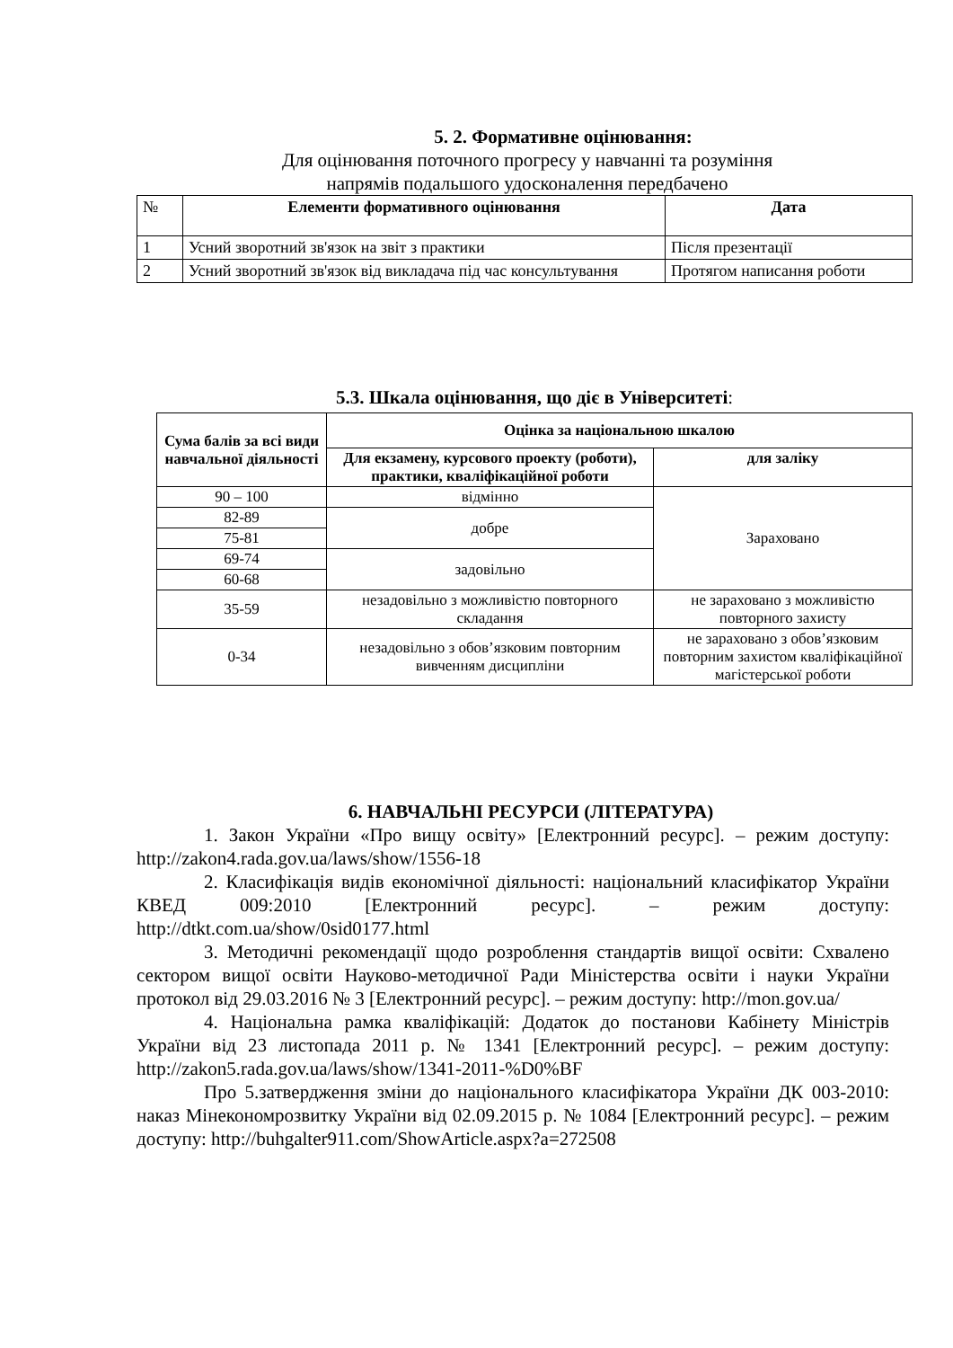5. 2. Формативне оцінювання:
Для оцінювання поточного прогресу у навчанні та розуміння
напрямів подальшого удосконалення передбачено
| № | Елементи формативного оцінювання | Дата |
| --- | --- | --- |
| 1 | Усний зворотний зв'язок на звіт з практики | Після презентації |
| 2 | Усний зворотний зв'язок від викладача під час консультування | Протягом написання роботи |
5.3. Шкала оцінювання, що діє в Університеті:
| Сума балів за всі види навчальної діяльності | Оцінка за національною шкалою | |
| --- | --- | --- |
| | Для екзамену, курсового проекту (роботи), практики, кваліфікаційної роботи | для заліку |
| 90 – 100 | відмінно | Зараховано |
| 82-89 | добре | |
| 75-81 | | |
| 69-74 | задовільно | |
| 60-68 | | |
| 35-59 | незадовільно з можливістю повторного складання | не зараховано з можливістю повторного захисту |
| 0-34 | незадовільно з обов’язковим повторним вивченням дисципліни | не зараховано з обов’язковим повторним захистом кваліфікаційної магістерської роботи |
6. НАВЧАЛЬНІ РЕСУРСИ (ЛІТЕРАТУРА)
1. Закон України «Про вищу освіту» [Електронний ресурс]. – режим доступу: http://zakon4.rada.gov.ua/laws/show/1556-18
2. Класифікація видів економічної діяльності: національний класифікатор України КВЕД 009:2010 [Електронний ресурс]. – режим доступу: http://dtkt.com.ua/show/0sid0177.html
3. Методичні рекомендації щодо розроблення стандартів вищої освіти: Схвалено сектором вищої освіти Науково-методичної Ради Міністерства освіти і науки України протокол від 29.03.2016 № 3 [Електронний ресурс]. – режим доступу: http://mon.gov.ua/
4. Національна рамка кваліфікацій: Додаток до постанови Кабінету Міністрів України від 23 листопада 2011 р. № 1341 [Електронний ресурс]. – режим доступу: http://zakon5.rada.gov.ua/laws/show/1341-2011-%D0%BF
Про 5.затвердження зміни до національного класифікатора України ДК 003-2010: наказ Мінекономрозвитку України від 02.09.2015 р. № 1084 [Електронний ресурс]. – режим доступу: http://buhgalter911.com/ShowArticle.aspx?a=272508